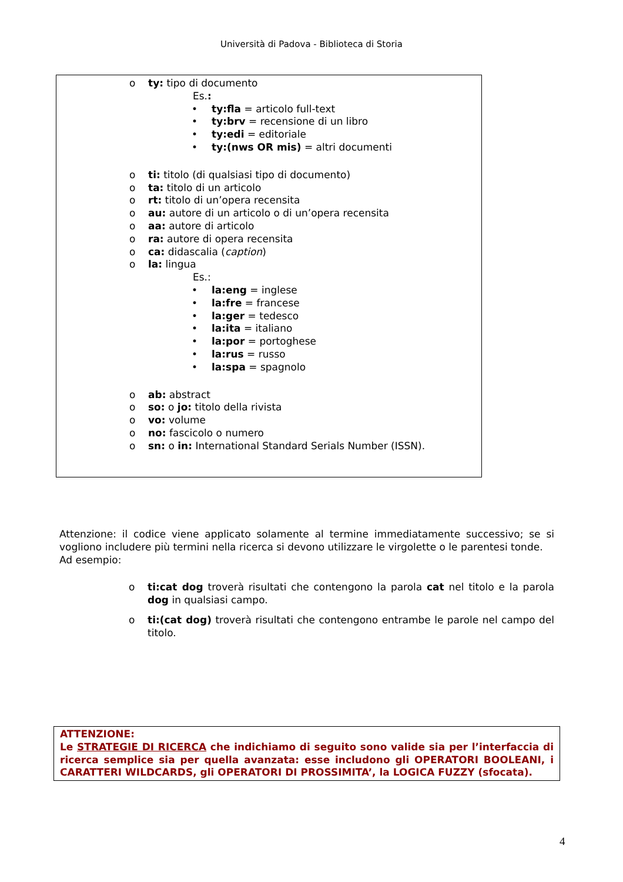Università di Padova - Biblioteca di Storia
o ty: tipo di documento
Es.:
• ty:fla = articolo full-text
• ty:brv = recensione di un libro
• ty:edi = editoriale
• ty:(nws OR mis) = altri documenti
o ti: titolo (di qualsiasi tipo di documento)
o ta: titolo di un articolo
o rt: titolo di un’opera recensita
o au: autore di un articolo o di un’opera recensita
o aa: autore di articolo
o ra: autore di opera recensita
o ca: didascalia (caption)
o la: lingua
Es.:
• la:eng = inglese
• la:fre = francese
• la:ger = tedesco
• la:ita = italiano
• la:por = portoghese
• la:rus = russo
• la:spa = spagnolo
o ab: abstract
o so: o jo: titolo della rivista
o vo: volume
o no: fascicolo o numero
o sn: o in: International Standard Serials Number (ISSN).
Attenzione: il codice viene applicato solamente al termine immediatamente successivo; se si vogliono includere più termini nella ricerca si devono utilizzare le virgolette o le parentesi tonde.
Ad esempio:
o ti:cat dog troverà risultati che contengono la parola cat nel titolo e la parola dog in qualsiasi campo.
o ti:(cat dog) troverà risultati che contengono entrambe le parole nel campo del titolo.
ATTENZIONE:
Le STRATEGIE DI RICERCA che indichiamo di seguito sono valide sia per l’interfaccia di ricerca semplice sia per quella avanzata: esse includono gli OPERATORI BOOLEANI, i CARATTERI WILDCARDS, gli OPERATORI DI PROSSIMITA’, la LOGICA FUZZY (sfocata).
4